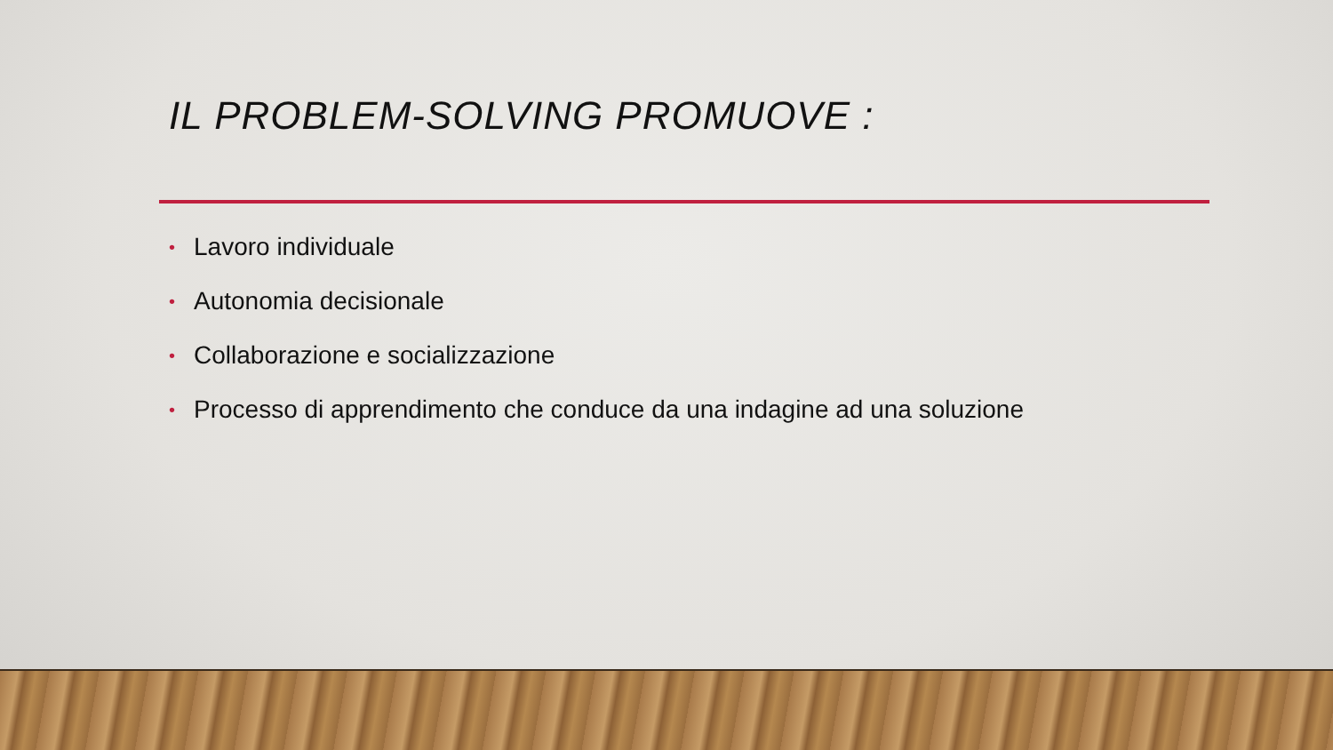IL PROBLEM-SOLVING PROMUOVE :
• Lavoro individuale
• Autonomia decisionale
• Collaborazione e socializzazione
• Processo di apprendimento che conduce da una indagine ad una soluzione